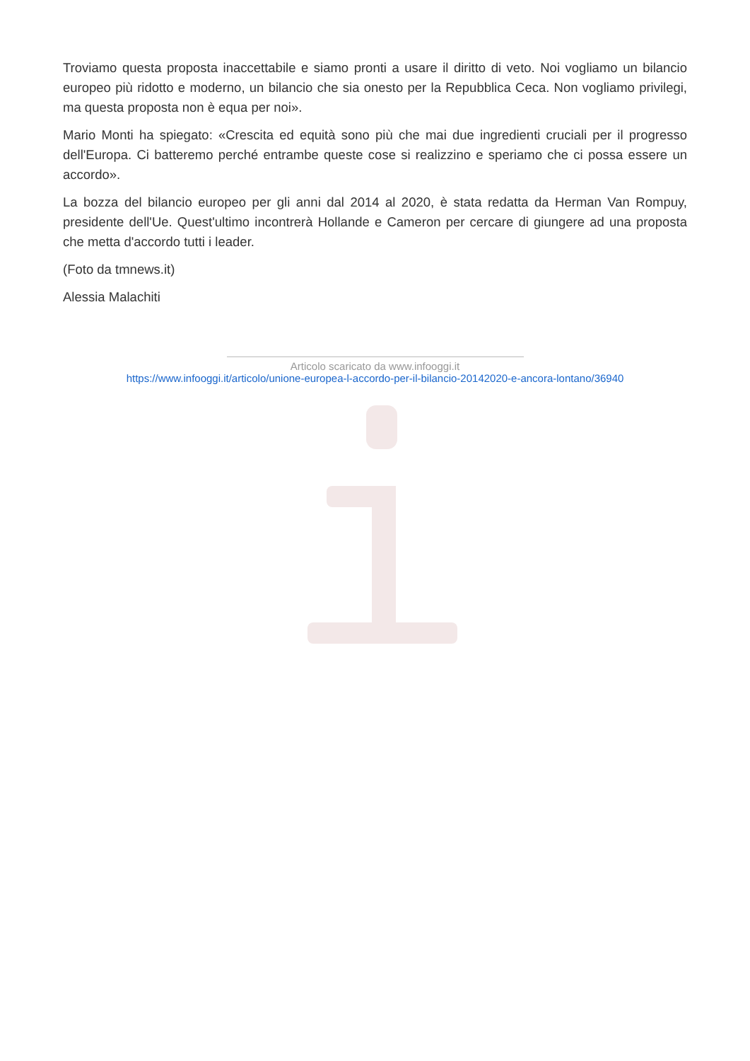Troviamo questa proposta inaccettabile e siamo pronti a usare il diritto di veto. Noi vogliamo un bilancio europeo più ridotto e moderno, un bilancio che sia onesto per la Repubblica Ceca. Non vogliamo privilegi, ma questa proposta non è equa per noi».
Mario Monti ha spiegato: «Crescita ed equità sono più che mai due ingredienti cruciali per il progresso dell'Europa. Ci batteremo perché entrambe queste cose si realizzino e speriamo che ci possa essere un accordo».
La bozza del bilancio europeo per gli anni dal 2014 al 2020, è stata redatta da Herman Van Rompuy, presidente dell'Ue. Quest'ultimo incontrerà Hollande e Cameron per cercare di giungere ad una proposta che metta d'accordo tutti i leader.
(Foto da tmnews.it)
Alessia Malachiti
Articolo scaricato da www.infooggi.it
https://www.infooggi.it/articolo/unione-europea-l-accordo-per-il-bilancio-20142020-e-ancora-lontano/36940